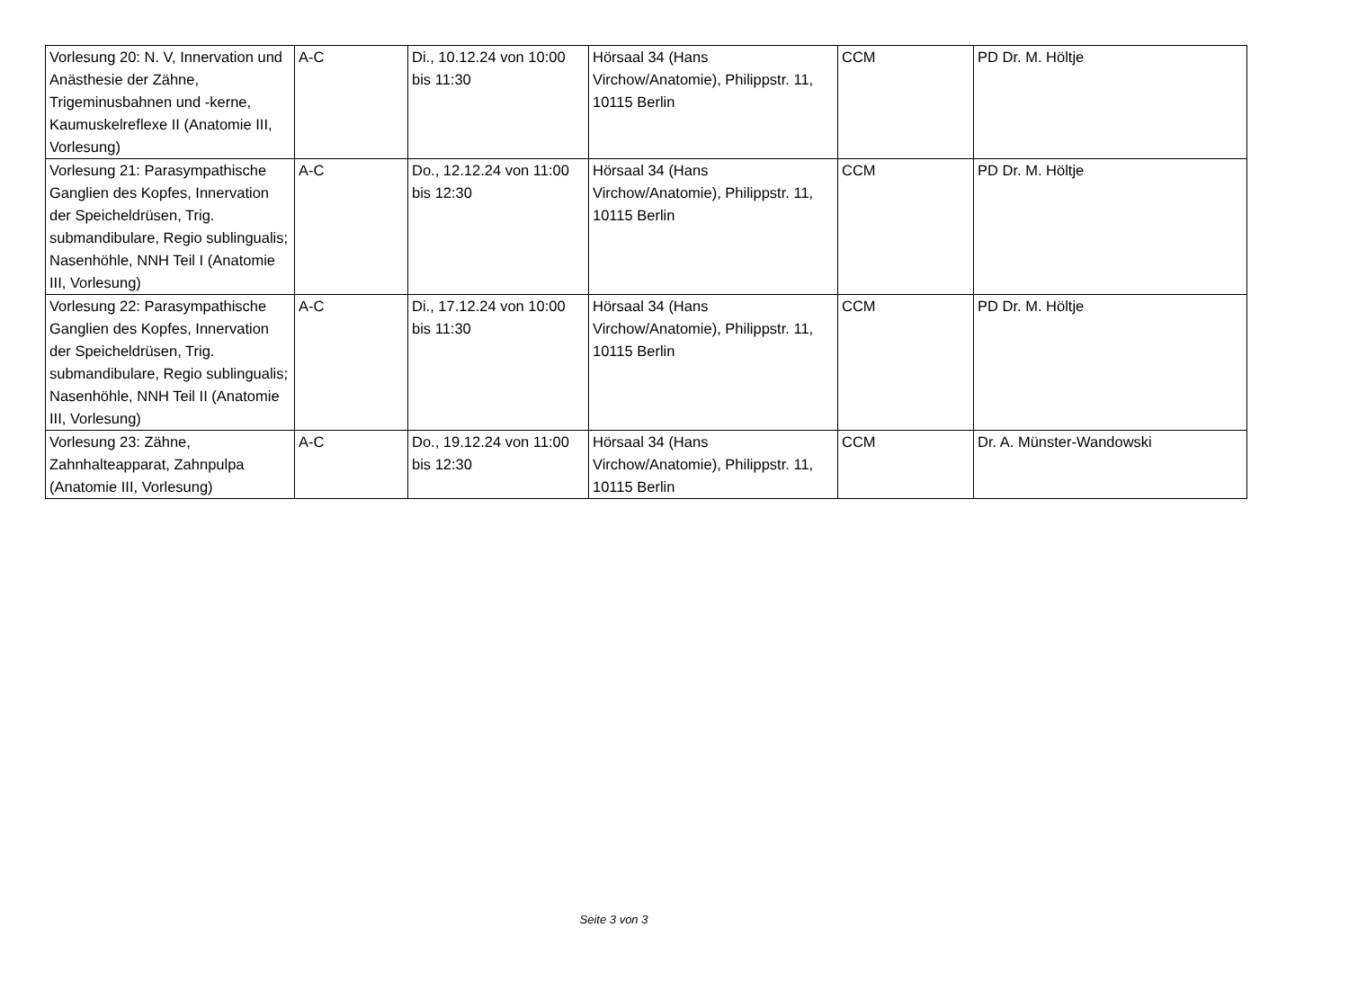| Vorlesung 20: N. V, Innervation und Anästhesie der Zähne, Trigeminusbahnen und -kerne, Kaumuskelreflexe II (Anatomie III, Vorlesung) | A-C | Di., 10.12.24 von 10:00 bis 11:30 | Hörsaal 34 (Hans Virchow/Anatomie), Philippstr. 11, 10115 Berlin | CCM | PD Dr. M. Höltje |
| Vorlesung 21: Parasympathische Ganglien des Kopfes, Innervation der Speicheldrüsen, Trig. submandibulare, Regio sublingualis; Nasenhöhle, NNH Teil I (Anatomie III, Vorlesung) | A-C | Do., 12.12.24 von 11:00 bis 12:30 | Hörsaal 34 (Hans Virchow/Anatomie), Philippstr. 11, 10115 Berlin | CCM | PD Dr. M. Höltje |
| Vorlesung 22: Parasympathische Ganglien des Kopfes, Innervation der Speicheldrüsen, Trig. submandibulare, Regio sublingualis; Nasenhöhle, NNH Teil II (Anatomie III, Vorlesung) | A-C | Di., 17.12.24 von 10:00 bis 11:30 | Hörsaal 34 (Hans Virchow/Anatomie), Philippstr. 11, 10115 Berlin | CCM | PD Dr. M. Höltje |
| Vorlesung 23: Zähne, Zahnhalteapparat, Zahnpulpa (Anatomie III, Vorlesung) | A-C | Do., 19.12.24 von 11:00 bis 12:30 | Hörsaal 34 (Hans Virchow/Anatomie), Philippstr. 11, 10115 Berlin | CCM | Dr. A. Münster-Wandowski |
Seite 3 von 3